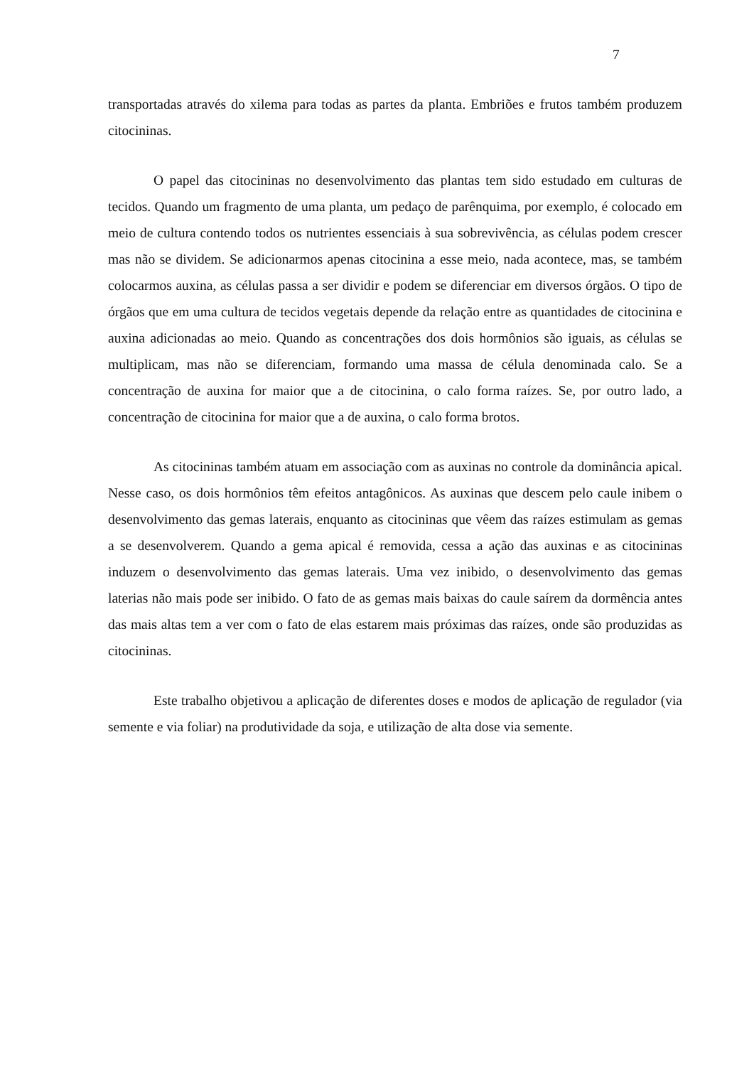7
transportadas através do xilema para todas as partes da planta. Embriões e frutos também produzem citocininas.
O papel das citocininas no desenvolvimento das plantas tem sido estudado em culturas de tecidos. Quando um fragmento de uma planta, um pedaço de parênquima, por exemplo, é colocado em meio de cultura contendo todos os nutrientes essenciais à sua sobrevivência, as células podem crescer mas não se dividem. Se adicionarmos apenas citocinina a esse meio, nada acontece, mas, se também colocarmos auxina, as células passa a ser dividir e podem se diferenciar em diversos órgãos. O tipo de órgãos que em uma cultura de tecidos vegetais depende da relação entre as quantidades de citocinina e auxina adicionadas ao meio. Quando as concentrações dos dois hormônios são iguais, as células se multiplicam, mas não se diferenciam, formando uma massa de célula denominada calo. Se a concentração de auxina for maior que a de citocinina, o calo forma raízes. Se, por outro lado, a concentração de citocinina for maior que a de auxina, o calo forma brotos.
As citocininas também atuam em associação com as auxinas no controle da dominância apical. Nesse caso, os dois hormônios têm efeitos antagônicos. As auxinas que descem pelo caule inibem o desenvolvimento das gemas laterais, enquanto as citocininas que vêem das raízes estimulam as gemas a se desenvolverem. Quando a gema apical é removida, cessa a ação das auxinas e as citocininas induzem o desenvolvimento das gemas laterais. Uma vez inibido, o desenvolvimento das gemas laterias não mais pode ser inibido. O fato de as gemas mais baixas do caule saírem da dormência antes das mais altas tem a ver com o fato de elas estarem mais próximas das raízes, onde são produzidas as citocininas.
Este trabalho objetivou a aplicação de diferentes doses e modos de aplicação de regulador (via semente e via foliar) na produtividade da soja, e utilização de alta dose via semente.